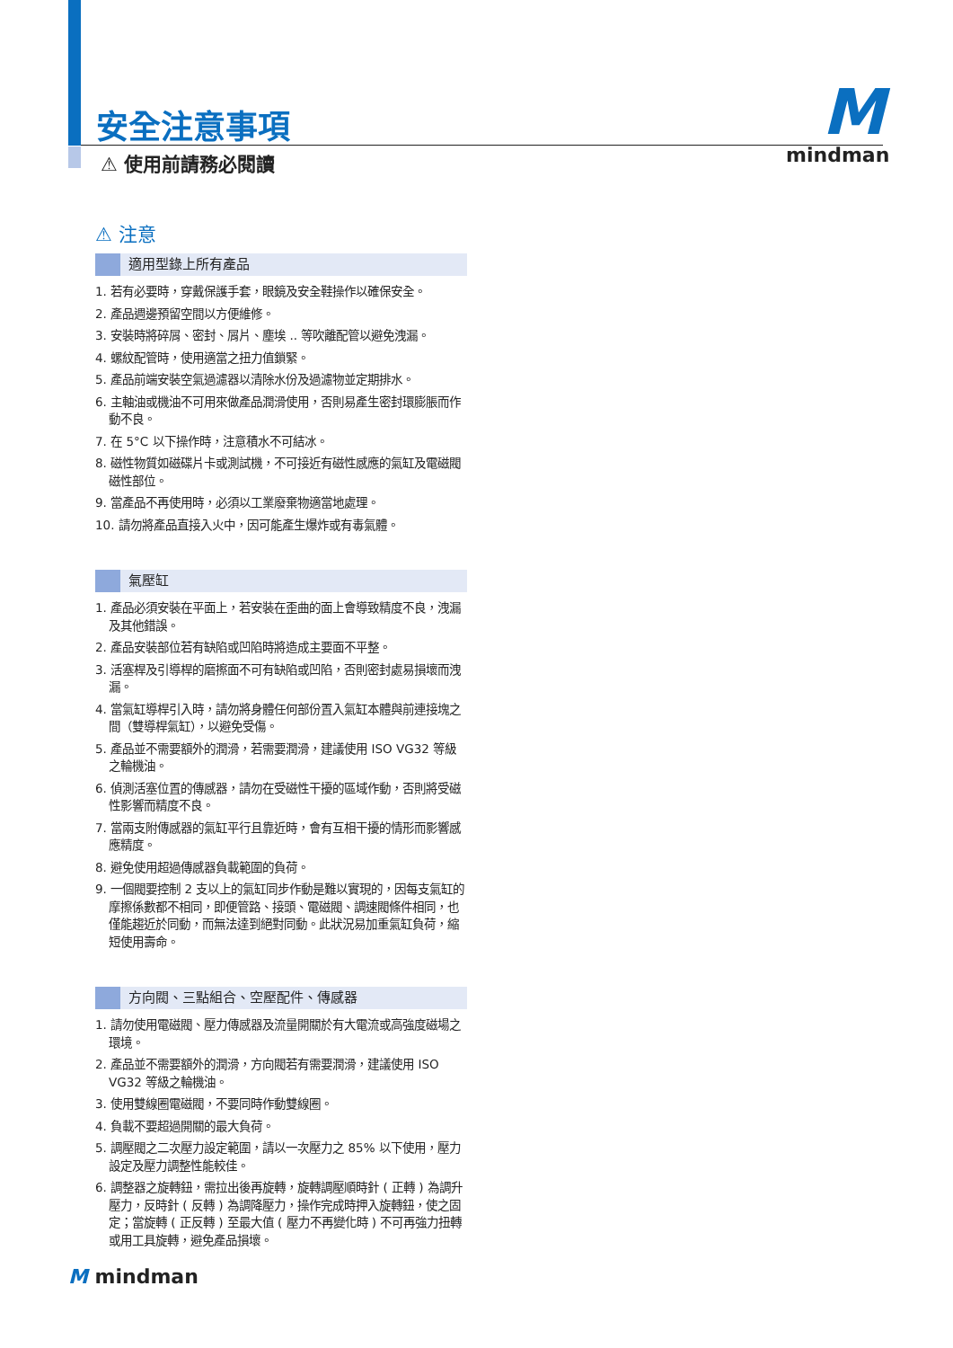安全注意事項
⚠ 使用前請務必閱讀
M
mindman
⚠ 注意
適用型錄上所有產品
1. 若有必要時，穿戴保護手套，眼鏡及安全鞋操作以確保安全。
2. 產品週邊預留空間以方便維修。
3. 安裝時將碎屑、密封、屑片、塵埃 .. 等吹離配管以避免洩漏。
4. 螺紋配管時，使用適當之扭力值鎖緊。
5. 產品前端安裝空氣過濾器以清除水份及過濾物並定期排水。
6. 主軸油或機油不可用來做產品潤滑使用，否則易產生密封環膨脹而作動不良。
7. 在 5°C 以下操作時，注意積水不可結冰。
8. 磁性物質如磁碟片卡或測試機，不可接近有磁性感應的氣缸及電磁閥磁性部位。
9. 當產品不再使用時，必須以工業廢棄物適當地處理。
10. 請勿將產品直接入火中，因可能產生爆炸或有毒氣體。
氣壓缸
1. 產品必須安裝在平面上，若安裝在歪曲的面上會導致精度不良，洩漏及其他錯誤。
2. 產品安裝部位若有缺陷或凹陷時將造成主要面不平整。
3. 活塞桿及引導桿的磨擦面不可有缺陷或凹陷，否則密封處易損壞而洩漏。
4. 當氣缸導桿引入時，請勿將身體任何部份置入氣缸本體與前連接塊之間（雙導桿氣缸），以避免受傷。
5. 產品並不需要額外的潤滑，若需要潤滑，建議使用 ISO VG32 等級之輪機油。
6. 偵測活塞位置的傳感器，請勿在受磁性干擾的區域作動，否則將受磁性影響而精度不良。
7. 當兩支附傳感器的氣缸平行且靠近時，會有互相干擾的情形而影響感應精度。
8. 避免使用超過傳感器負載範圍的負荷。
9. 一個閥要控制 2 支以上的氣缸同步作動是難以實現的，因每支氣缸的摩擦係數都不相同，即便管路、接頭、電磁閥、調速閥條件相同，也僅能趨近於同動，而無法達到絕對同動。此狀況易加重氣缸負荷，縮短使用壽命。
方向閥、三點組合、空壓配件、傳感器
1. 請勿使用電磁閥、壓力傳感器及流量開關於有大電流或高強度磁場之環境。
2. 產品並不需要額外的潤滑，方向閥若有需要潤滑，建議使用 ISO VG32 等級之輪機油。
3. 使用雙線圈電磁閥，不要同時作動雙線圈。
4. 負載不要超過開關的最大負荷。
5. 調壓閥之二次壓力設定範圍，請以一次壓力之 85% 以下使用，壓力設定及壓力調整性能較佳。
6. 調整器之旋轉鈕，需拉出後再旋轉，旋轉調壓順時針 ( 正轉 ) 為調升壓力，反時針 ( 反轉 ) 為調降壓力，操作完成時押入旋轉鈕，使之固定；當旋轉 ( 正反轉 ) 至最大值 ( 壓力不再變化時 ) 不可再強力扭轉或用工具旋轉，避免產品損壞。
M mindman